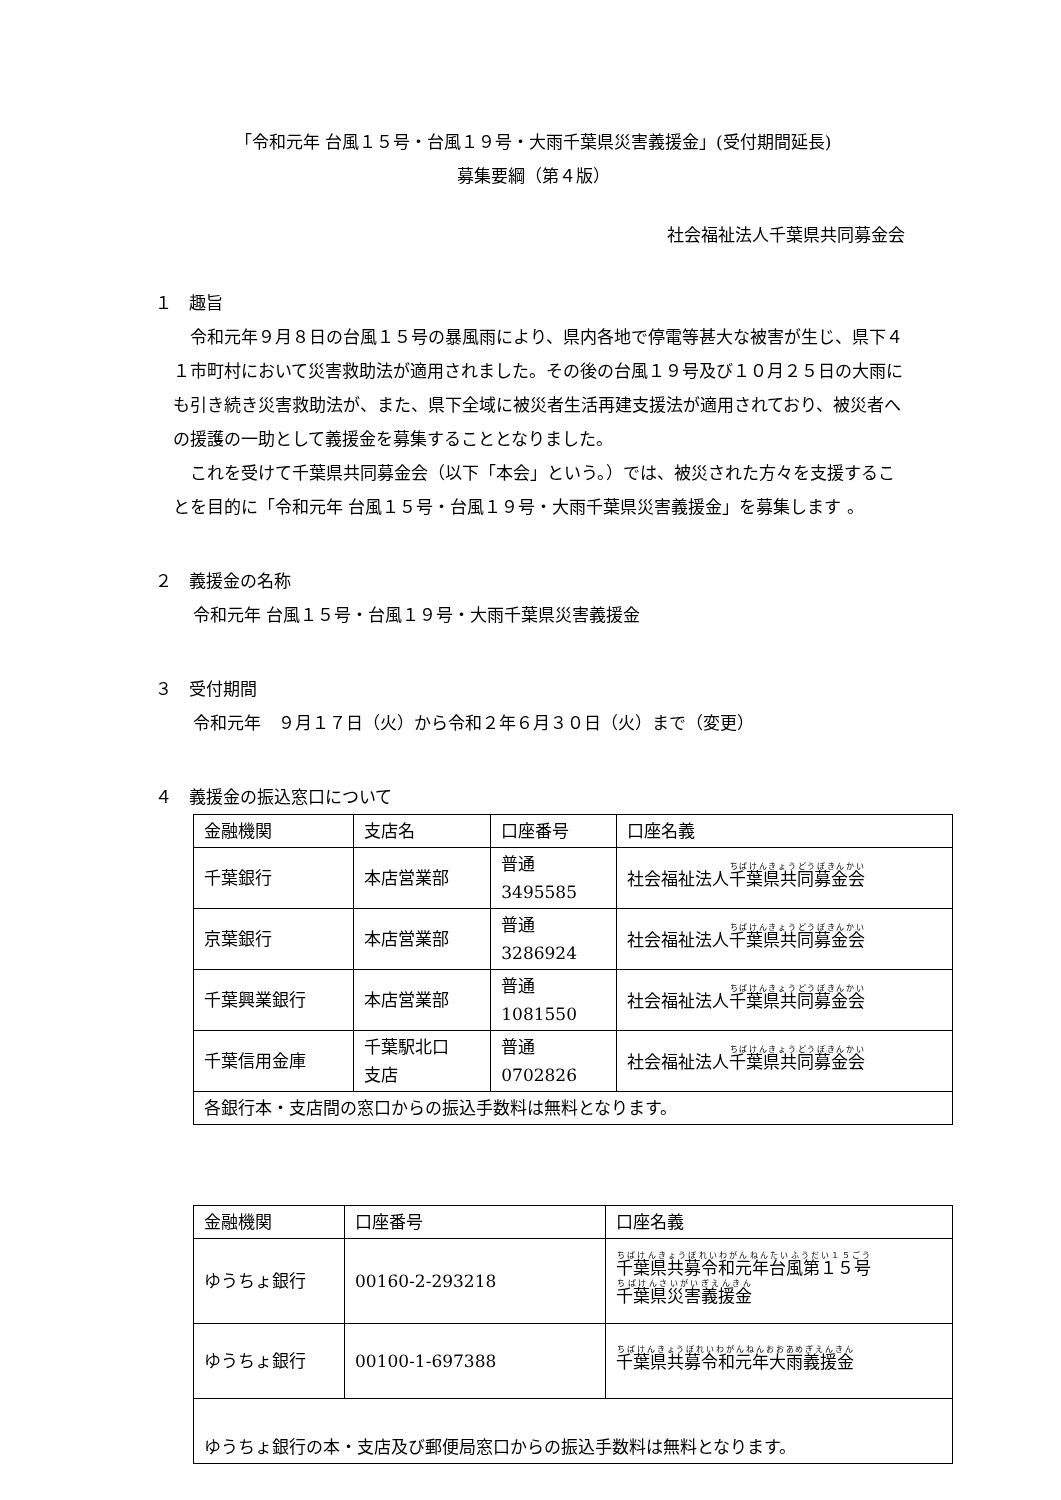「令和元年 台風１５号・台風１９号・大雨千葉県災害義援金」(受付期間延長)
募集要綱（第４版）
社会福祉法人千葉県共同募金会
１　趣旨
　令和元年９月８日の台風１５号の暴風雨により、県内各地で停電等甚大な被害が生じ、県下４１市町村において災害救助法が適用されました。その後の台風１９号及び１０月２５日の大雨にも引き続き災害救助法が、また、県下全域に被災者生活再建支援法が適用されており、被災者への援護の一助として義援金を募集することとなりました。
　これを受けて千葉県共同募金会（以下「本会」という。）では、被災された方々を支援することを目的に「令和元年 台風１５号・台風１９号・大雨千葉県災害義援金」を募集します 。
２　義援金の名称
令和元年 台風１５号・台風１９号・大雨千葉県災害義援金
３　受付期間
令和元年　９月１７日（火）から令和２年６月３０日（火）まで（変更）
４　義援金の振込窓口について
| 金融機関 | 支店名 | 口座番号 | 口座名義 |
| 千葉銀行 | 本店営業部 | 普通 3495585 | 社会福祉法人 千葉県共同募金会 |
| 京葉銀行 | 本店営業部 | 普通 3286924 | 社会福祉法人 千葉県共同募金会 |
| 千葉興業銀行 | 本店営業部 | 普通 1081550 | 社会福祉法人 千葉県共同募金会 |
| 千葉信用金庫 | 千葉駅北口 支店 | 普通 0702826 | 社会福祉法人 千葉県共同募金会 |
| 各銀行本・支店間の窓口からの振込手数料は無料となります。 | | | |
| 金融機関 | 口座番号 | 口座名義 |
| ゆうちょ銀行 | 00160-2-293218 | 千葉県共募令和元年台風第１５号 千葉県災害義援金 |
| ゆうちょ銀行 | 00100-1-697388 | 千葉県共募令和元年大雨義援金 |
| ゆうちょ銀行の本・支店及び郵便局窓口からの振込手数料は無料となります。 | | |